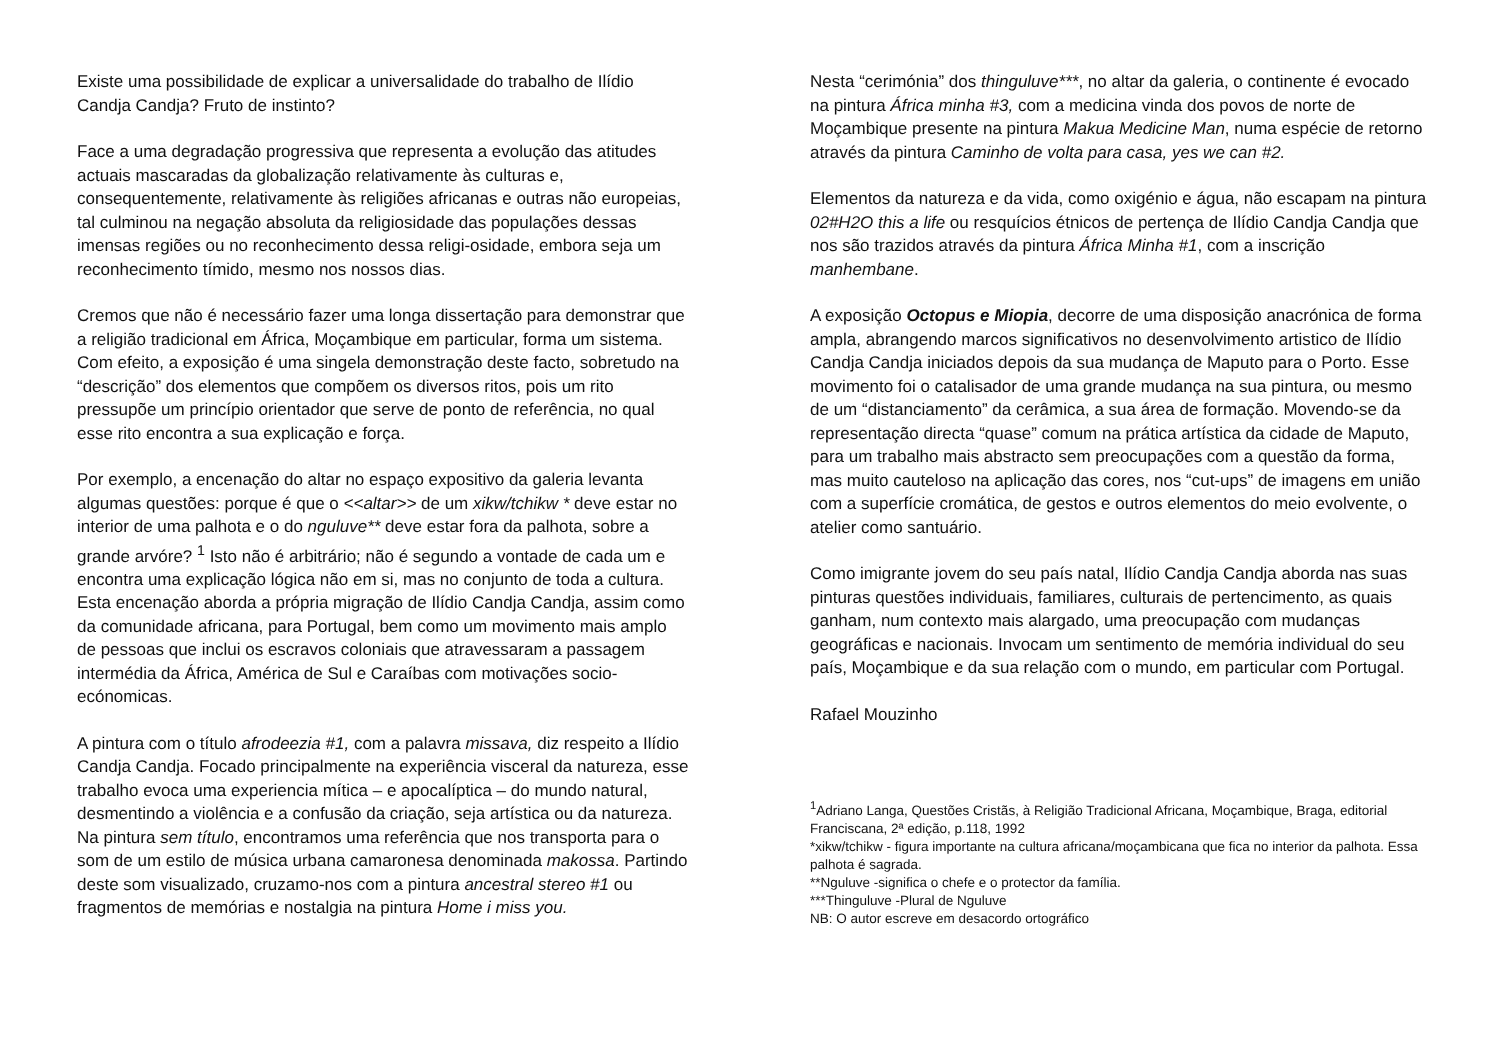Existe uma possibilidade de explicar a universalidade do trabalho de Ilídio Candja Candja? Fruto de instinto?
Face a uma degradação progressiva que representa a evolução das atitudes actuais mascaradas da globalização relativamente às culturas e, consequentemente, relativamente às religiões africanas e outras não europeias, tal culminou na negação absoluta da religiosidade das populações dessas imensas regiões ou no reconhecimento dessa religi-osidade, embora seja um reconhecimento tímido, mesmo nos nossos dias.
Cremos que não é necessário fazer uma longa dissertação para demonstrar que a religião tradicional em África, Moçambique em particular, forma um sistema. Com efeito, a exposição é uma singela demonstração deste facto, sobretudo na “descrição” dos elementos que compõem os diversos ritos, pois um rito pressupõe um princípio orientador que serve de ponto de referência, no qual esse rito encontra a sua explicação e força.
Por exemplo, a encenação do altar no espaço expositivo da galeria levanta algumas questões: porque é que o <<altar>> de um xikw/tchikw * deve estar no interior de uma palhota e o do nguluve** deve estar fora da palhota, sobre a grande arvóre? <sup>1</sup> Isto não é arbitrário; não é segundo a vontade de cada um e encontra uma explicação lógica não em si, mas no conjunto de toda a cultura. Esta encenação aborda a própria migração de Ilídio Candja Candja, assim como da comunidade africana, para Portugal, bem como um movimento mais amplo de pessoas que inclui os escravos coloniais que atravessaram a passagem intermédia da África, América de Sul e Caraíbas com motivações socio-ecónomicas.
A pintura com o título afrodeezia #1, com a palavra missava, diz respeito a Ilídio Candja Candja. Focado principalmente na experiência visceral da natureza, esse trabalho evoca uma experiencia mítica – e apocalíptica – do mundo natural, desmentindo a violência e a confusão da criação, seja artística ou da natureza. Na pintura sem título, encontramos uma referência que nos transporta para o som de um estilo de música urbana camaronesa denominada makossa. Partindo deste som visualizado, cruzamo-nos com a pintura ancestral stereo #1 ou fragmentos de memórias e nostalgia na pintura Home i miss you.
Nesta “cerimónia” dos thinguluve***, no altar da galeria, o continente é evocado na pintura África minha #3, com a medicina vinda dos povos de norte de Moçambique presente na pintura Makua Medicine Man, numa espécie de retorno através da pintura Caminho de volta para casa, yes we can #2.
Elementos da natureza e da vida, como oxigénio e água, não escapam na pintura 02#H2O this a life ou resquícios étnicos de pertença de Ilídio Candja Candja que nos são trazidos através da pintura África Minha #1, com a inscrição manhembane.
A exposição Octopus e Miopia, decorre de uma disposição anacrónica de forma ampla, abrangendo marcos significativos no desenvolvimento artistico de Ilídio Candja Candja iniciados depois da sua mudança de Maputo para o Porto. Esse movimento foi o catalisador de uma grande mudança na sua pintura, ou mesmo de um “distanciamento” da cerâmica, a sua área de formação. Movendo-se da representação directa “quase” comum na prática artística da cidade de Maputo, para um trabalho mais abstracto sem preocupações com a questão da forma, mas muito cauteloso na aplicação das cores, nos “cut-ups” de imagens em união com a superfície cromática, de gestos e outros elementos do meio evolvente, o atelier como santuário.
Como imigrante jovem do seu país natal, Ilídio Candja Candja aborda nas suas pinturas questões individuais, familiares, culturais de pertencimento, as quais ganham, num contexto mais alargado, uma preocupação com mudanças geográficas e nacionais. Invocam um sentimento de memória individual do seu país, Moçambique e da sua relação com o mundo, em particular com Portugal.
Rafael Mouzinho
<sup>1</sup> Adriano Langa, Questões Cristãs, à Religião Tradicional Africana, Moçambique, Braga, editorial Franciscana, 2ª edição, p.118, 1992
*xikw/tchikw - figura importante na cultura africana/moçambicana que fica no interior da palhota. Essa palhota é sagrada.
**Nguluve -significa o chefe e o protector da família.
***Thinguluve -Plural de Nguluve
NB: O autor escreve em desacordo ortográfico